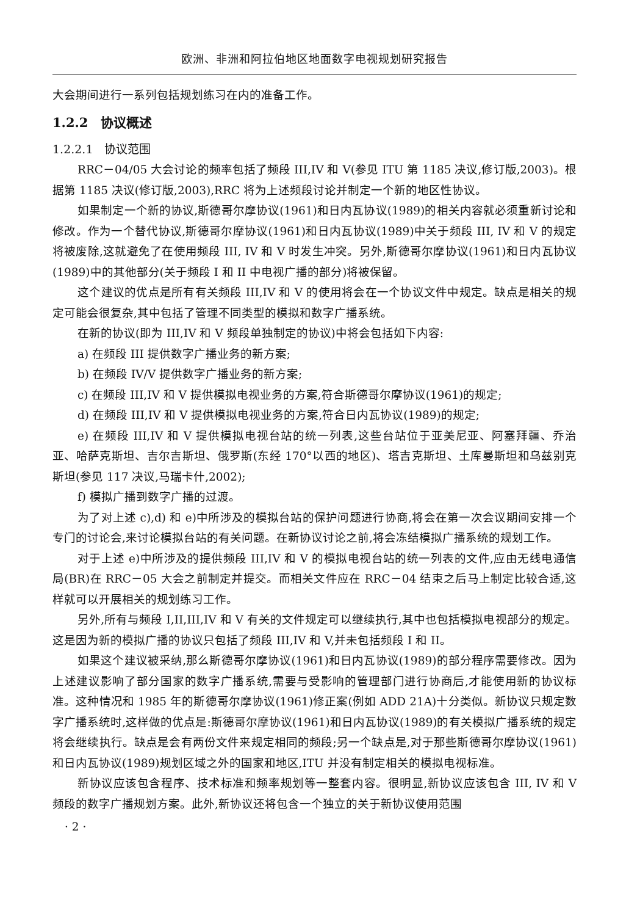欧洲、非洲和阿拉伯地区地面数字电视规划研究报告
大会期间进行一系列包括规划练习在内的准备工作。
1.2.2　协议概述
1.2.2.1　协议范围
RRC－04/05 大会讨论的频率包括了频段 III,IV 和 V(参见 ITU 第 1185 决议,修订版,2003)。根据第 1185 决议(修订版,2003),RRC 将为上述频段讨论并制定一个新的地区性协议。
如果制定一个新的协议,斯德哥尔摩协议(1961)和日内瓦协议(1989)的相关内容就必须重新讨论和修改。作为一个替代协议,斯德哥尔摩协议(1961)和日内瓦协议(1989)中关于频段 III, IV 和 V 的规定将被废除,这就避免了在使用频段 III, IV 和 V 时发生冲突。另外,斯德哥尔摩协议(1961)和日内瓦协议(1989)中的其他部分(关于频段 I 和 II 中电视广播的部分)将被保留。
这个建议的优点是所有有关频段 III,IV 和 V 的使用将会在一个协议文件中规定。缺点是相关的规定可能会很复杂,其中包括了管理不同类型的模拟和数字广播系统。
在新的协议(即为 III,IV 和 V 频段单独制定的协议)中将会包括如下内容:
a) 在频段 III 提供数字广播业务的新方案;
b) 在频段 IV/V 提供数字广播业务的新方案;
c) 在频段 III,IV 和 V 提供模拟电视业务的方案,符合斯德哥尔摩协议(1961)的规定;
d) 在频段 III,IV 和 V 提供模拟电视业务的方案,符合日内瓦协议(1989)的规定;
e) 在频段 III,IV 和 V 提供模拟电视台站的统一列表,这些台站位于亚美尼亚、阿塞拜疆、乔治亚、哈萨克斯坦、吉尔吉斯坦、俄罗斯(东经 170°以西的地区)、塔吉克斯坦、土库曼斯坦和乌兹别克斯坦(参见 117 决议,马瑞卡什,2002);
f) 模拟广播到数字广播的过渡。
为了对上述 c),d) 和 e)中所涉及的模拟台站的保护问题进行协商,将会在第一次会议期间安排一个专门的讨论会,来讨论模拟台站的有关问题。在新协议讨论之前,将会冻结模拟广播系统的规划工作。
对于上述 e)中所涉及的提供频段 III,IV 和 V 的模拟电视台站的统一列表的文件,应由无线电通信局(BR)在 RRC－05 大会之前制定并提交。而相关文件应在 RRC－04 结束之后马上制定比较合适,这样就可以开展相关的规划练习工作。
另外,所有与频段 I,II,III,IV 和 V 有关的文件规定可以继续执行,其中也包括模拟电视部分的规定。这是因为新的模拟广播的协议只包括了频段 III,IV 和 V,并未包括频段 I 和 II。
如果这个建议被采纳,那么斯德哥尔摩协议(1961)和日内瓦协议(1989)的部分程序需要修改。因为上述建议影响了部分国家的数字广播系统,需要与受影响的管理部门进行协商后,才能使用新的协议标准。这种情况和 1985 年的斯德哥尔摩协议(1961)修正案(例如 ADD 21A)十分类似。新协议只规定数字广播系统时,这样做的优点是:斯德哥尔摩协议(1961)和日内瓦协议(1989)的有关模拟广播系统的规定将会继续执行。缺点是会有两份文件来规定相同的频段;另一个缺点是,对于那些斯德哥尔摩协议(1961)和日内瓦协议(1989)规划区域之外的国家和地区,ITU 并没有制定相关的模拟电视标准。
新协议应该包含程序、技术标准和频率规划等一整套内容。很明显,新协议应该包含 III, IV 和 V 频段的数字广播规划方案。此外,新协议还将包含一个独立的关于新协议使用范围
· 2 ·